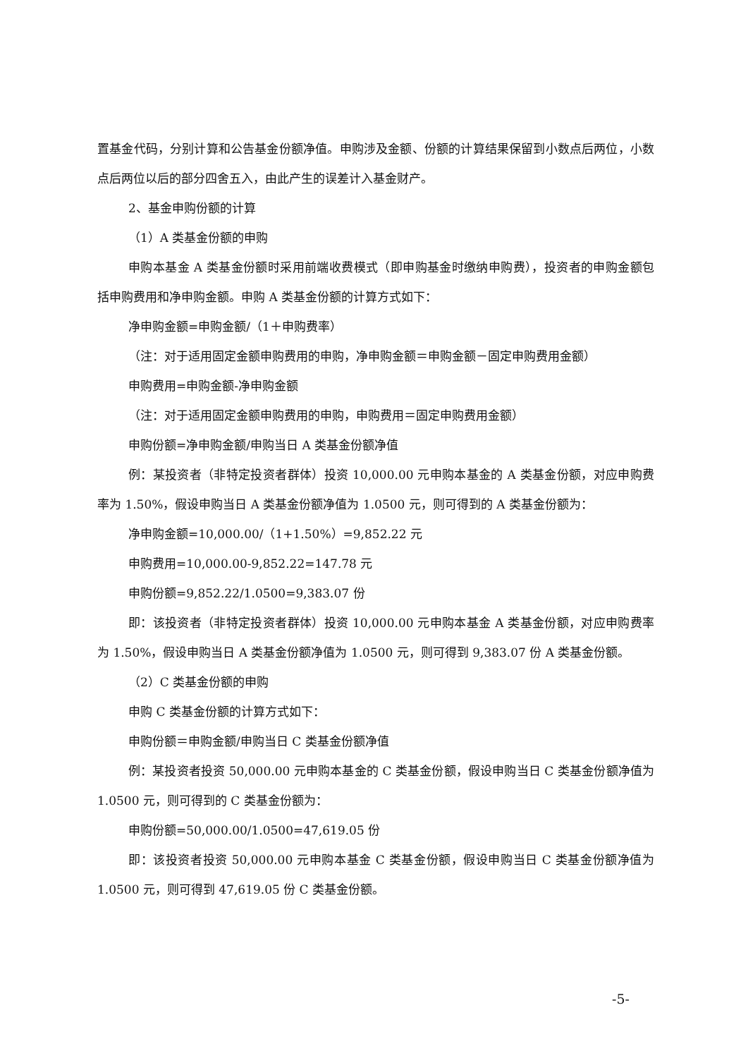置基金代码，分别计算和公告基金份额净值。申购涉及金额、份额的计算结果保留到小数点后两位，小数点后两位以后的部分四舍五入，由此产生的误差计入基金财产。
2、基金申购份额的计算
（1）A 类基金份额的申购
申购本基金 A 类基金份额时采用前端收费模式（即申购基金时缴纳申购费），投资者的申购金额包括申购费用和净申购金额。申购 A 类基金份额的计算方式如下：
净申购金额=申购金额/（1＋申购费率）
（注：对于适用固定金额申购费用的申购，净申购金额＝申购金额－固定申购费用金额）
申购费用=申购金额-净申购金额
（注：对于适用固定金额申购费用的申购，申购费用＝固定申购费用金额）
申购份额=净申购金额/申购当日 A 类基金份额净值
例：某投资者（非特定投资者群体）投资 10,000.00 元申购本基金的 A 类基金份额，对应申购费率为 1.50%，假设申购当日 A 类基金份额净值为 1.0500 元，则可得到的 A 类基金份额为：
净申购金额=10,000.00/（1+1.50%）=9,852.22 元
申购费用=10,000.00-9,852.22=147.78 元
申购份额=9,852.22/1.0500=9,383.07 份
即：该投资者（非特定投资者群体）投资 10,000.00 元申购本基金 A 类基金份额，对应申购费率为 1.50%，假设申购当日 A 类基金份额净值为 1.0500 元，则可得到 9,383.07 份 A 类基金份额。
（2）C 类基金份额的申购
申购 C 类基金份额的计算方式如下：
申购份额＝申购金额/申购当日 C 类基金份额净值
例：某投资者投资 50,000.00 元申购本基金的 C 类基金份额，假设申购当日 C 类基金份额净值为 1.0500 元，则可得到的 C 类基金份额为：
申购份额=50,000.00/1.0500=47,619.05 份
即：该投资者投资 50,000.00 元申购本基金 C 类基金份额，假设申购当日 C 类基金份额净值为 1.0500 元，则可得到 47,619.05 份 C 类基金份额。
-5-